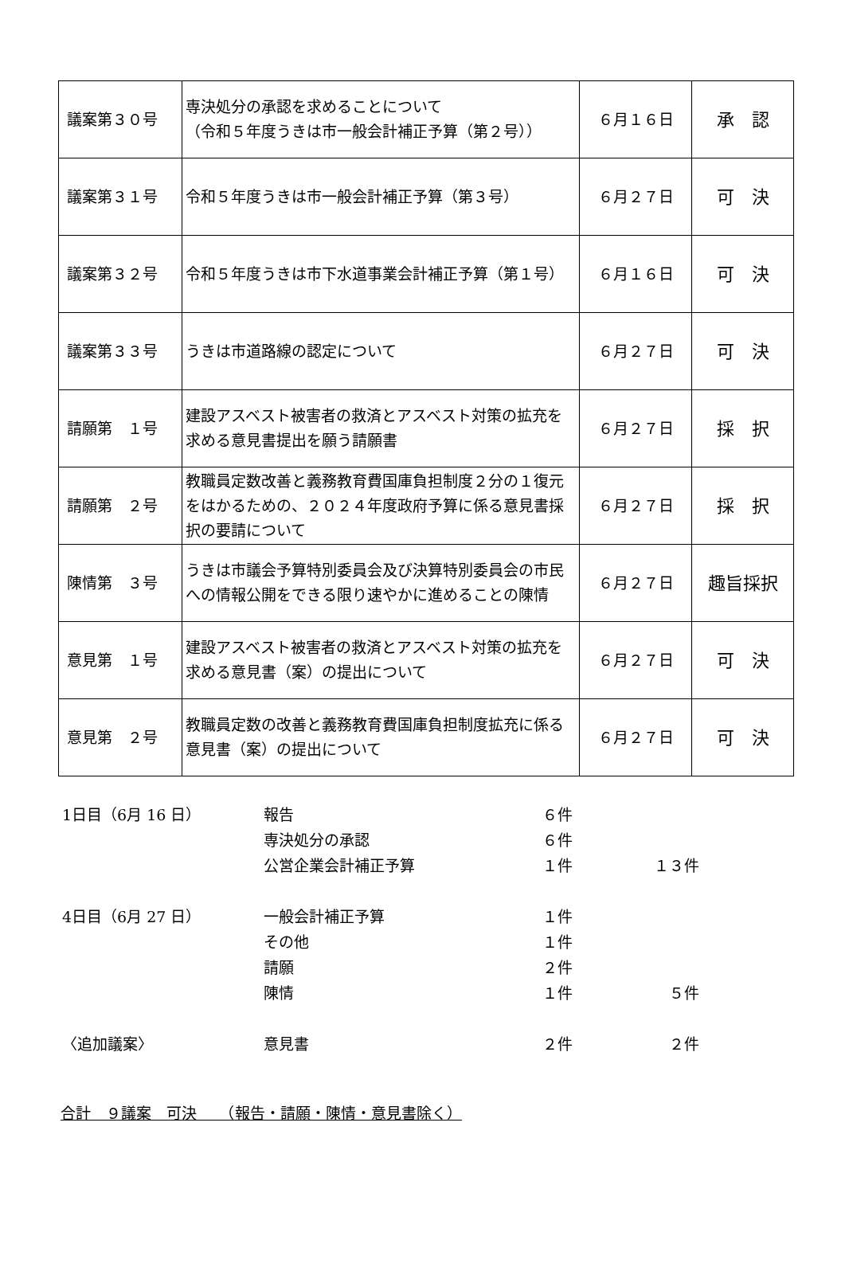| 議案第３０号 | 専決処分の承認を求めることについて （令和５年度うきは市一般会計補正予算（第２号）） | ６月１６日 | 承 認 |
| 議案第３１号 | 令和５年度うきは市一般会計補正予算（第３号） | ６月２７日 | 可 決 |
| 議案第３２号 | 令和５年度うきは市下水道事業会計補正予算（第１号） | ６月１６日 | 可 決 |
| 議案第３３号 | うきは市道路線の認定について | ６月２７日 | 可 決 |
| 請願第 １号 | 建設アスベスト被害者の救済とアスベスト対策の拡充を求める意見書提出を願う請願書 | ６月２７日 | 採 択 |
| 請願第 ２号 | 教職員定数改善と義務教育費国庫負担制度２分の１復元をはかるための、２０２４年度政府予算に係る意見書採択の要請について | ６月２７日 | 採 択 |
| 陳情第 ３号 | うきは市議会予算特別委員会及び決算特別委員会の市民への情報公開をできる限り速やかに進めることの陳情 | ６月２７日 | 趣旨採択 |
| 意見第 １号 | 建設アスベスト被害者の救済とアスベスト対策の拡充を求める意見書（案）の提出について | ６月２７日 | 可 決 |
| 意見第 ２号 | 教職員定数の改善と義務教育費国庫負担制度拡充に係る意見書（案）の提出について | ６月２７日 | 可 決 |
| 1日目（6月 16 日） | 報告 | ６件 | |
| | 専決処分の承認 | ６件 | |
| | 公営企業会計補正予算 | １件 | １３件 |
| 4日目（6月 27 日） | 一般会計補正予算 | １件 | |
| | その他 | １件 | |
| | 請願 | ２件 | |
| | 陳情 | １件 | ５件 |
| 〈追加議案〉 | 意見書 | ２件 | ２件 |
合計　９議案　可決　　（報告・請願・陳情・意見書除く）